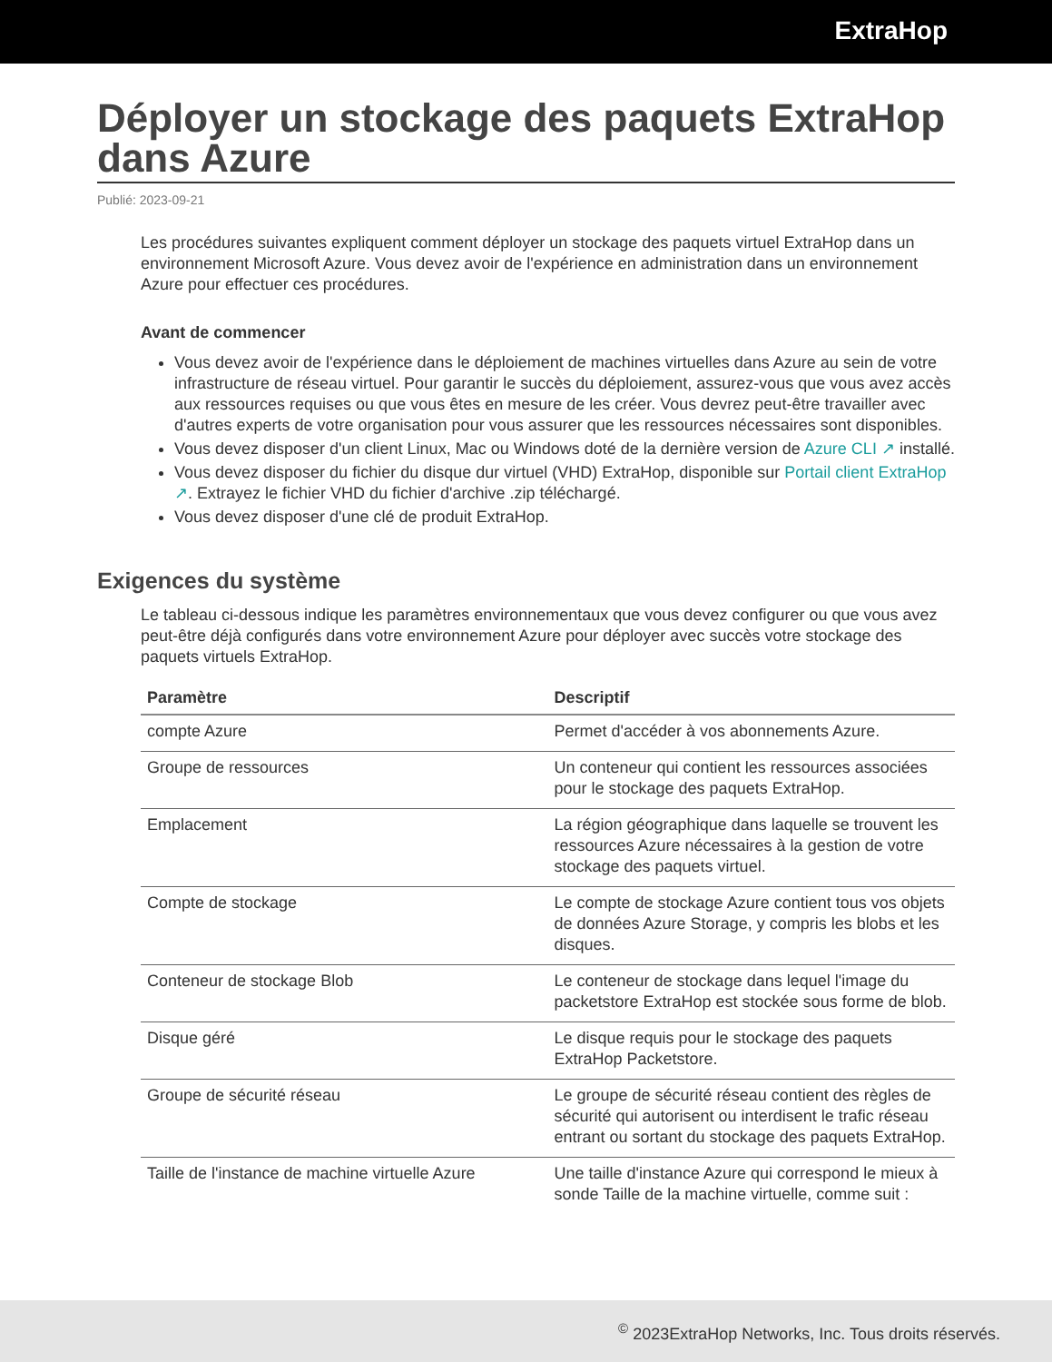ExtraHop
Déployer un stockage des paquets ExtraHop dans Azure
Publié: 2023-09-21
Les procédures suivantes expliquent comment déployer un stockage des paquets virtuel ExtraHop dans un environnement Microsoft Azure. Vous devez avoir de l'expérience en administration dans un environnement Azure pour effectuer ces procédures.
Avant de commencer
Vous devez avoir de l'expérience dans le déploiement de machines virtuelles dans Azure au sein de votre infrastructure de réseau virtuel. Pour garantir le succès du déploiement, assurez-vous que vous avez accès aux ressources requises ou que vous êtes en mesure de les créer. Vous devrez peut-être travailler avec d'autres experts de votre organisation pour vous assurer que les ressources nécessaires sont disponibles.
Vous devez disposer d'un client Linux, Mac ou Windows doté de la dernière version de Azure CLI ↗ installé.
Vous devez disposer du fichier du disque dur virtuel (VHD) ExtraHop, disponible sur Portail client ExtraHop ↗. Extrayez le fichier VHD du fichier d'archive .zip téléchargé.
Vous devez disposer d'une clé de produit ExtraHop.
Exigences du système
Le tableau ci-dessous indique les paramètres environnementaux que vous devez configurer ou que vous avez peut-être déjà configurés dans votre environnement Azure pour déployer avec succès votre stockage des paquets virtuels ExtraHop.
| Paramètre | Descriptif |
| --- | --- |
| compte Azure | Permet d'accéder à vos abonnements Azure. |
| Groupe de ressources | Un conteneur qui contient les ressources associées pour le stockage des paquets ExtraHop. |
| Emplacement | La région géographique dans laquelle se trouvent les ressources Azure nécessaires à la gestion de votre stockage des paquets virtuel. |
| Compte de stockage | Le compte de stockage Azure contient tous vos objets de données Azure Storage, y compris les blobs et les disques. |
| Conteneur de stockage Blob | Le conteneur de stockage dans lequel l'image du packetstore ExtraHop est stockée sous forme de blob. |
| Disque géré | Le disque requis pour le stockage des paquets ExtraHop Packetstore. |
| Groupe de sécurité réseau | Le groupe de sécurité réseau contient des règles de sécurité qui autorisent ou interdisent le trafic réseau entrant ou sortant du stockage des paquets ExtraHop. |
| Taille de l'instance de machine virtuelle Azure | Une taille d'instance Azure qui correspond le mieux à sonde Taille de la machine virtuelle, comme suit : |
<sup>©</sup> 2023ExtraHop Networks, Inc. Tous droits réservés.